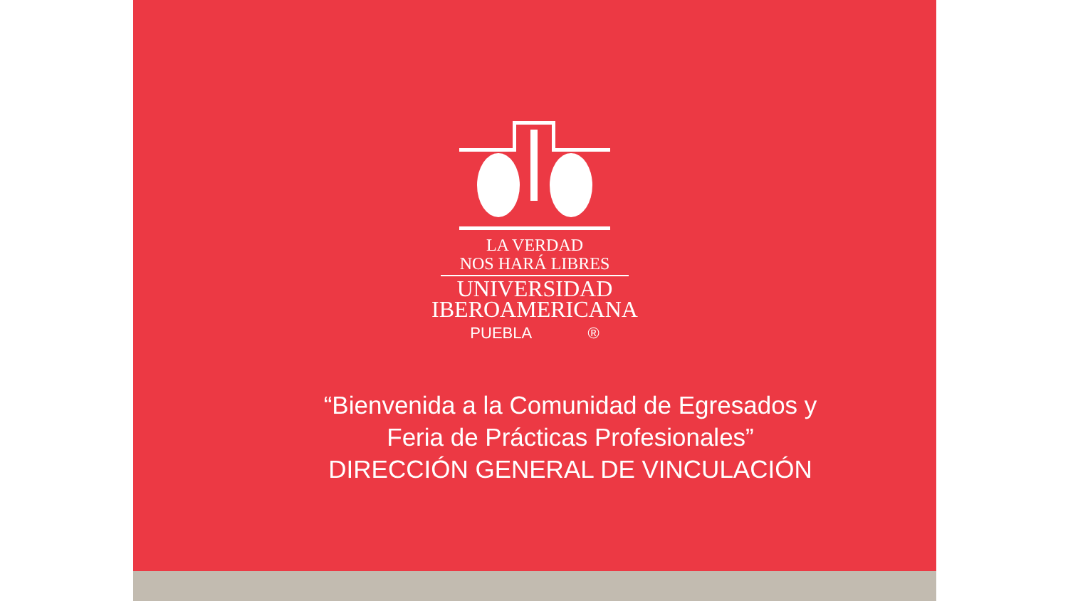LA VERDAD
NOS HARÁ LIBRES
UNIVERSIDAD
IBEROAMERICANA
PUEBLA ®
“Bienvenida a la Comunidad de Egresados y
Feria de Prácticas Profesionales”
DIRECCIÓN GENERAL DE VINCULACIÓN